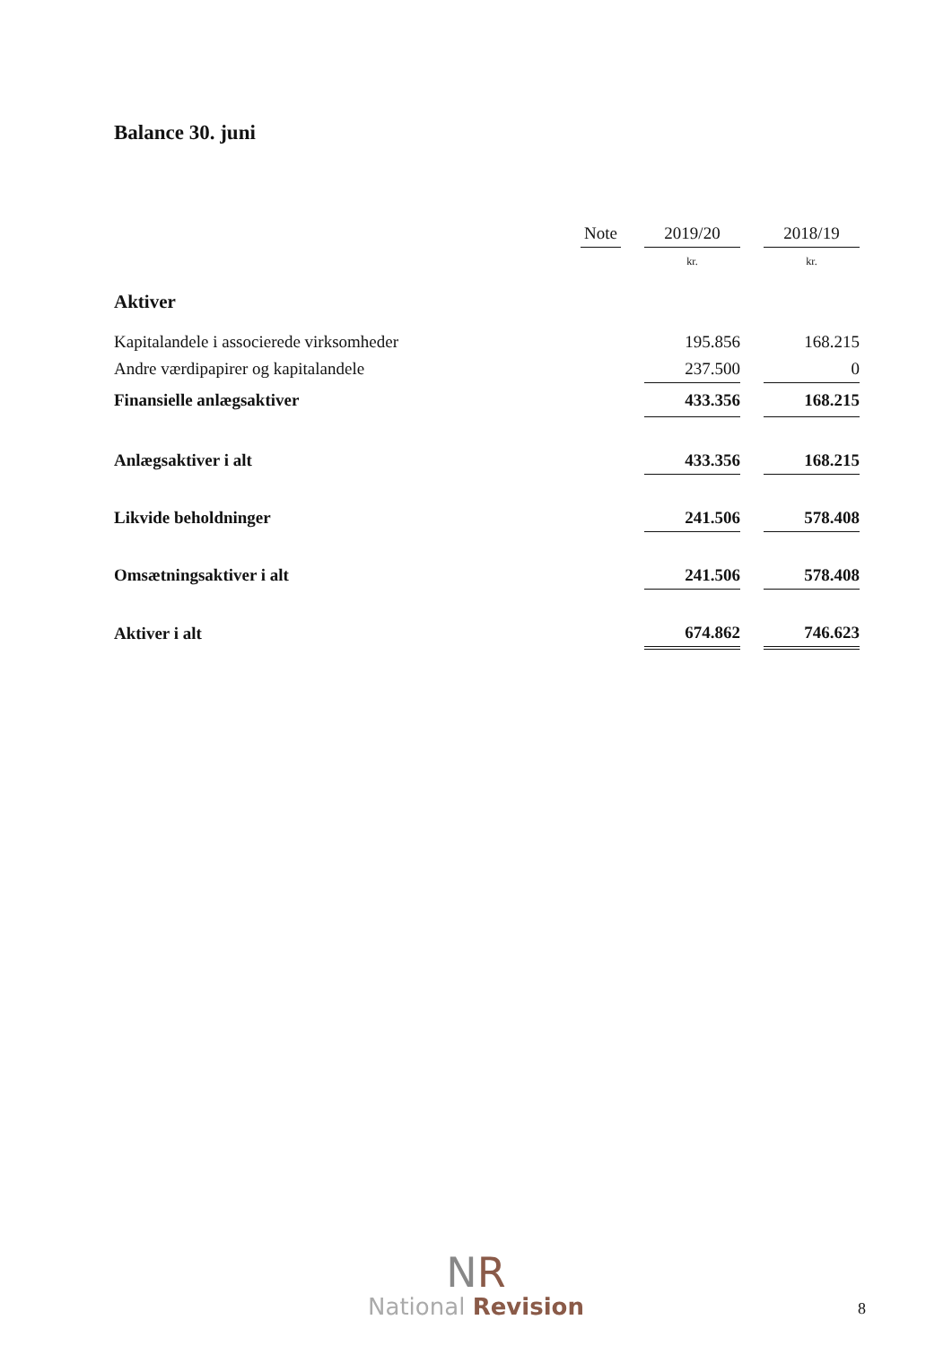Balance 30. juni
| | Note | | 2019/20 | | 2018/19 |
| | | | kr. | | kr. |
| Aktiver | | | | | |
| Kapitalandele i associerede virksomheder | | | 195.856 | | 168.215 |
| Andre værdipapirer og kapitalandele | | | 237.500 | | 0 |
| Finansielle anlægsaktiver | | | 433.356 | | 168.215 |
| Anlægsaktiver i alt | | | 433.356 | | 168.215 |
| Likvide beholdninger | | | 241.506 | | 578.408 |
| Omsætningsaktiver i alt | | | 241.506 | | 578.408 |
| Aktiver i alt | | | 674.862 | | 746.623 |
NR
National Revision
8